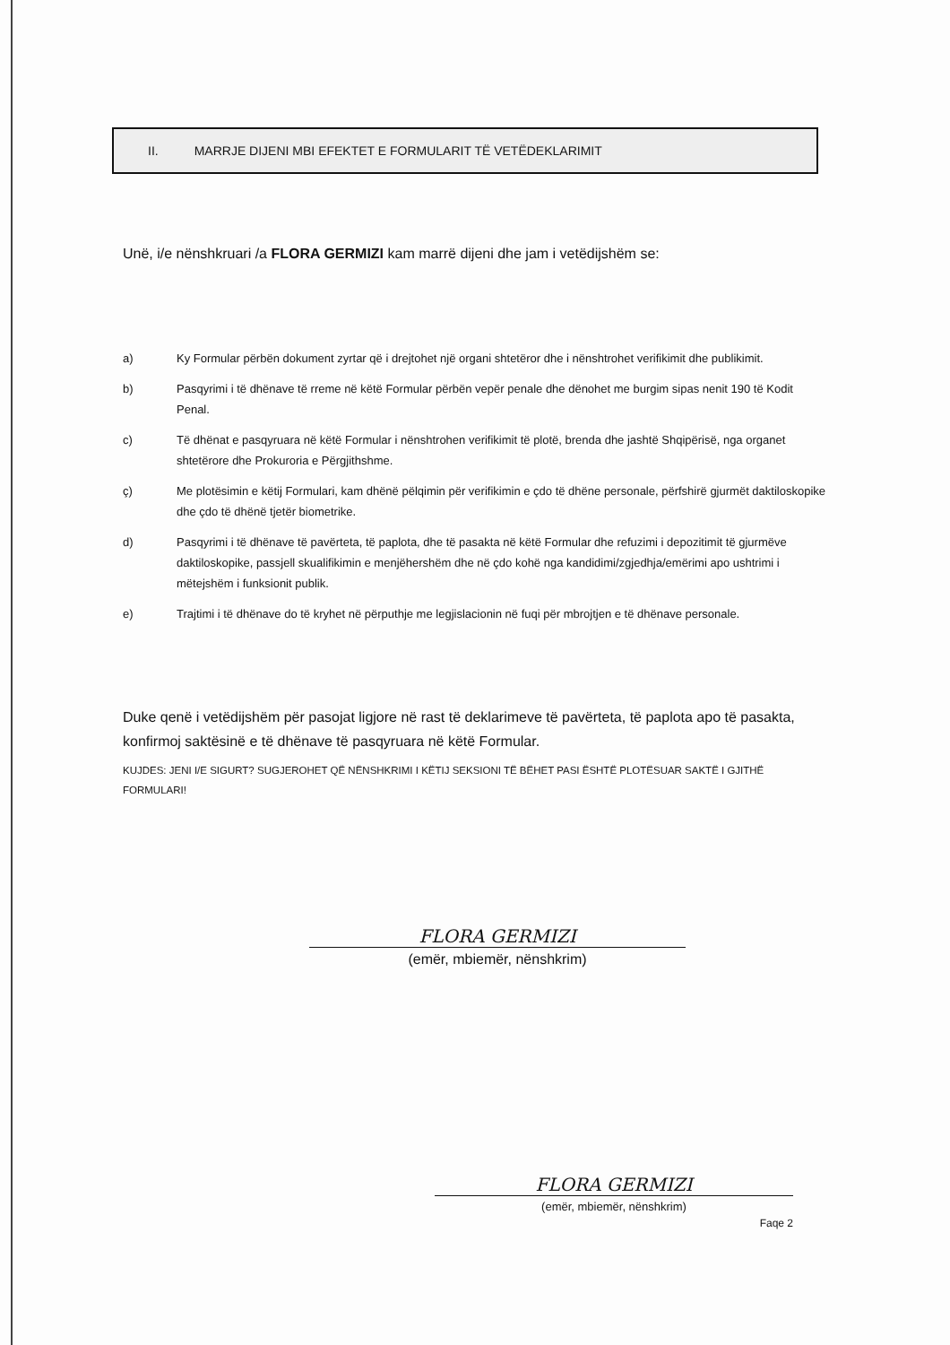II. MARRJE DIJENI MBI EFEKTET E FORMULARIT TË VETËDEKLARIMIT
Unë, i/e nënshkruari /a FLORA GERMIZI kam marrë dijeni dhe jam i vetëdijshëm se:
a) Ky Formular përbën dokument zyrtar që i drejtohet një organi shtetëror dhe i nënshtrohet verifikimit dhe publikimit.
b) Pasqyrimi i të dhënave të rreme në këtë Formular përbën vepër penale dhe dënohet me burgim sipas nenit 190 të Kodit Penal.
c) Të dhënat e pasqyruara në këtë Formular i nënshtrohen verifikimit të plotë, brenda dhe jashtë Shqipërisë, nga organet shtetërore dhe Prokuroria e Përgjithshme.
ç) Me plotësimin e këtij Formulari, kam dhënë pëlqimin për verifikimin e çdo të dhëne personale, përfshirë gjurmët daktiloskopike dhe çdo të dhënë tjetër biometrike.
d) Pasqyrimi i të dhënave të pavërteta, të paplota, dhe të pasakta në këtë Formular dhe refuzimi i depozitimit të gjurmëve daktiloskopike, passjell skualifikimin e menjëhershëm dhe në çdo kohë nga kandidimi/zgjedhja/emërimi apo ushtrimi i mëtejshëm i funksionit publik.
e) Trajtimi i të dhënave do të kryhet në përputhje me legjislacionin në fuqi për mbrojtjen e të dhënave personale.
Duke qenë i vetëdijshëm për pasojat ligjore në rast të deklarimeve të pavërteta, të paplota apo të pasakta, konfirmoj saktësinë e të dhënave të pasqyruara në këtë Formular.
KUJDES: JENI I/E SIGURT? SUGJEROHET QË NËNSHKRIMI I KËTIJ SEKSIONI TË BËHET PASI ËSHTË PLOTËSUAR SAKTË I GJITHË FORMULARI!
FLORA GERMIZI
(emër, mbiemër, nënshkrim)
FLORA GERMIZI
(emër, mbiemër, nënshkrim)
Faqe 2